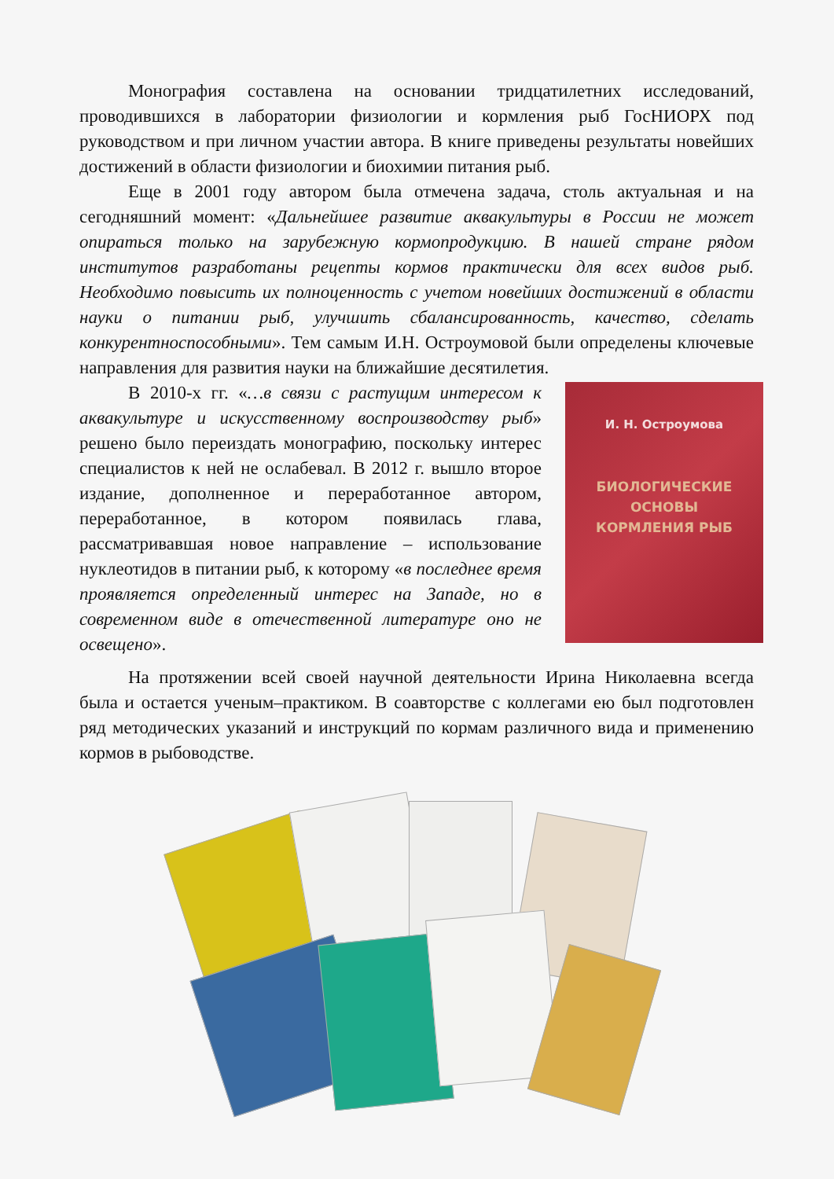Монография составлена на основании тридцатилетних исследований, проводившихся в лаборатории физиологии и кормления рыб ГосНИОРХ под руководством и при личном участии автора. В книге приведены результаты новейших достижений в области физиологии и биохимии питания рыб.
Еще в 2001 году автором была отмечена задача, столь актуальная и на сегодняшний момент: «Дальнейшее развитие аквакультуры в России не может опираться только на зарубежную кормопродукцию. В нашей стране рядом институтов разработаны рецепты кормов практически для всех видов рыб. Необходимо повысить их полноценность с учетом новейших достижений в области науки о питании рыб, улучшить сбалансированность, качество, сделать конкурентноспособными». Тем самым И.Н. Остроумовой были определены ключевые направления для развития науки на ближайшие десятилетия.
В 2010-х гг. «…в связи с растущим интересом к аквакультуре и искусственному воспроизводству рыб» решено было переиздать монографию, поскольку интерес специалистов к ней не ослабевал. В 2012 г. вышло второе издание, дополненное и переработанное автором, переработанное, в котором появилась глава, рассматривавшая новое направление – использование нуклеотидов в питании рыб, к которому «в последнее время проявляется определенный интерес на Западе, но в современном виде в отечественной литературе оно не освещено».
И. Н. Остроумова
БИОЛОГИЧЕСКИЕ
ОСНОВЫ
КОРМЛЕНИЯ РЫБ
На протяжении всей своей научной деятельности Ирина Николаевна всегда была и остается ученым–практиком. В соавторстве с коллегами ею был подготовлен ряд методических указаний и инструкций по кормам различного вида и применению кормов в рыбоводстве.